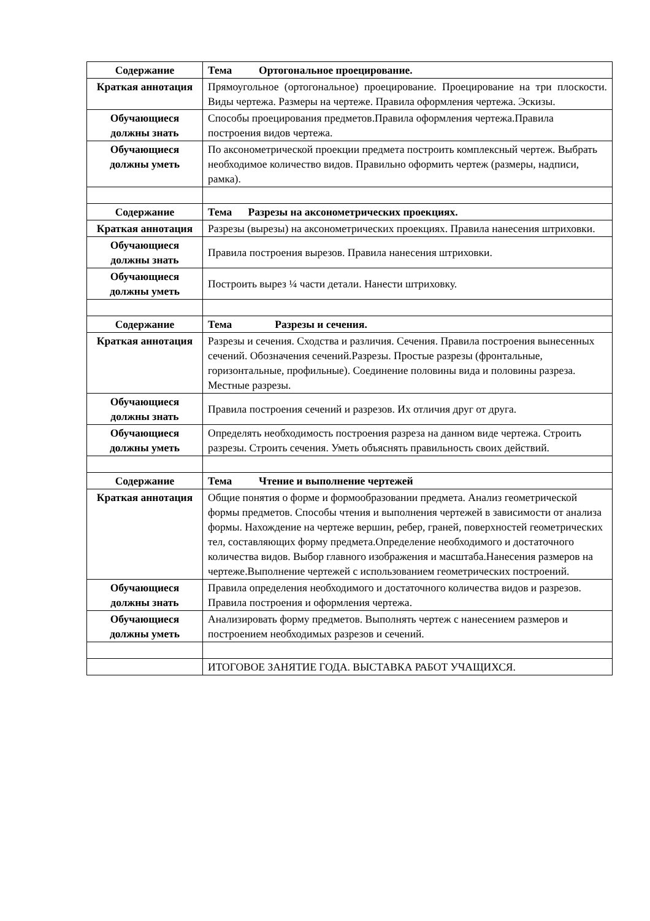| Содержание | Тема Ортогональное проецирование. |
| Краткая аннотация | Прямоугольное (ортогональное) проецирование. Проецирование на три плоскости. Виды чертежа. Размеры на чертеже. Правила оформления чертежа. Эскизы. |
| Обучающиеся должны знать | Способы проецирования предметов.Правила оформления чертежа.Правила построения видов чертежа. |
| Обучающиеся должны уметь | По аксонометрической проекции предмета построить комплексный чертеж. Выбрать необходимое количество видов. Правильно оформить чертеж (размеры, надписи, рамка). |
| Содержание | Тема Разрезы на аксонометрических проекциях. |
| Краткая аннотация | Разрезы (вырезы) на аксонометрических проекциях. Правила нанесения штриховки. |
| Обучающиеся должны знать | Правила построения вырезов. Правила нанесения штриховки. |
| Обучающиеся должны уметь | Построить вырез ¼ части детали. Нанести штриховку. |
| Содержание | Тема Разрезы и сечения. |
| Краткая аннотация | Разрезы и сечения. Сходства и различия. Сечения. Правила построения вынесенных сечений. Обозначения сечений.Разрезы. Простые разрезы (фронтальные, горизонтальные, профильные). Соединение половины вида и половины разреза. Местные разрезы. |
| Обучающиеся должны знать | Правила построения сечений и разрезов. Их отличия друг от друга. |
| Обучающиеся должны уметь | Определять необходимость построения разреза на данном виде чертежа. Строить разрезы. Строить сечения. Уметь объяснять правильность своих действий. |
| Содержание | Тема Чтение и выполнение чертежей |
| Краткая аннотация | Общие понятия о форме и формообразовании предмета. Анализ геометрической формы предметов. Способы чтения и выполнения чертежей в зависимости от анализа формы. Нахождение на чертеже вершин, ребер, граней, поверхностей геометрических тел, составляющих форму предмета.Определение необходимого и достаточного количества видов. Выбор главного изображения и масштаба.Нанесения размеров на чертеже.Выполнение чертежей с использованием геометрических построений. |
| Обучающиеся должны знать | Правила определения необходимого и достаточного количества видов и разрезов. Правила построения и оформления чертежа. |
| Обучающиеся должны уметь | Анализировать форму предметов. Выполнять чертеж с нанесением размеров и построением необходимых разрезов и сечений. |
| | ИТОГОВОЕ ЗАНЯТИЕ ГОДА. ВЫСТАВКА РАБОТ УЧАЩИХСЯ. |